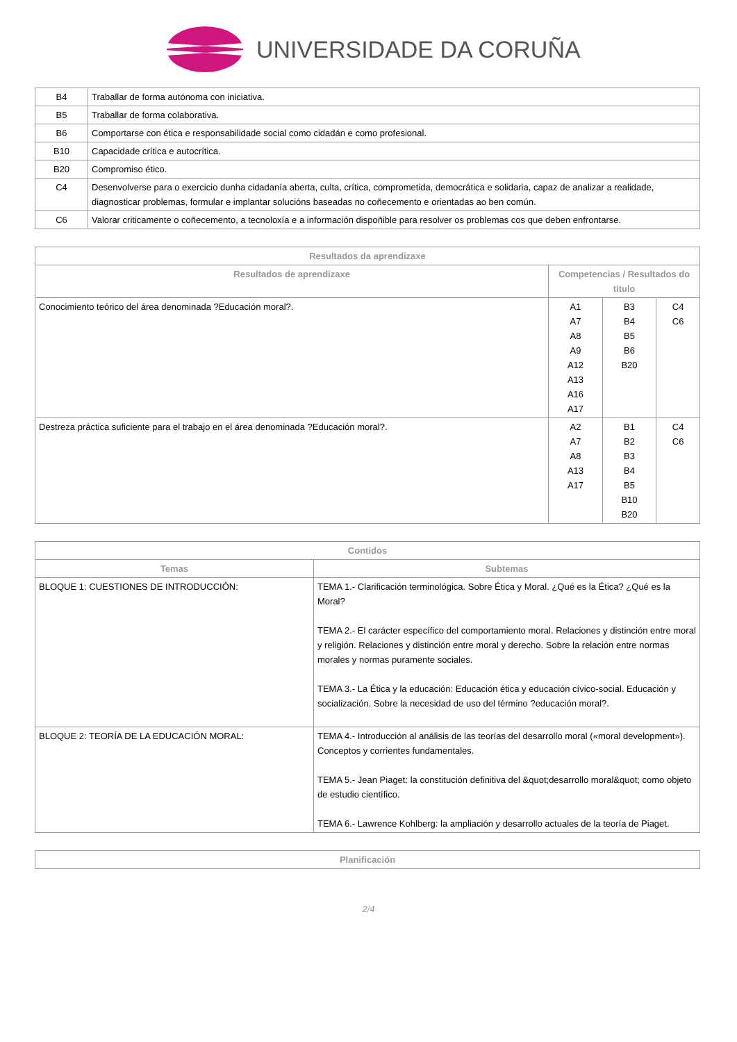UNIVERSIDADE DA CORUÑA
| B4 | Traballar de forma autónoma con iniciativa. |
| B5 | Traballar de forma colaborativa. |
| B6 | Comportarse con ética e responsabilidade social como cidadán e como profesional. |
| B10 | Capacidade crítica e autocrítica. |
| B20 | Compromiso ético. |
| C4 | Desenvolverse para o exercicio dunha cidadanía aberta, culta, crítica, comprometida, democrática e solidaria, capaz de analizar a realidade, diagnosticar problemas, formular e implantar solucións baseadas no coñecemento e orientadas ao ben común. |
| C6 | Valorar criticamente o coñecemento, a tecnoloxía e a información dispoñible para resolver os problemas cos que deben enfrontarse. |
| Resultados da aprendizaxe | | | |
| --- | --- | --- | --- |
| Resultados de aprendizaxe | Competencias / Resultados do título | | |
| Conocimiento teórico del área denominada ?Educación moral?. | A1 A7 A8 A9 A12 A13 A16 A17 | B3 B4 B5 B6 B20 | C4 C6 |
| Destreza práctica suficiente para el trabajo en el área denominada ?Educación moral?. | A2 A7 A8 A13 A17 | B1 B2 B3 B4 B5 B10 B20 | C4 C6 |
| Contidos | |
| --- | --- |
| Temas | Subtemas |
| BLOQUE 1: CUESTIONES DE INTRODUCCIÓN: | TEMA 1.- Clarificación terminológica. Sobre Ética y Moral. ¿Qué es la Ética? ¿Qué es la Moral? TEMA 2.- El carácter específico del comportamiento moral. Relaciones y distinción entre moral y religión. Relaciones y distinción entre moral y derecho. Sobre la relación entre normas morales y normas puramente sociales. TEMA 3.- La Ética y la educación: Educación ética y educación cívico-social. Educación y socialización. Sobre la necesidad de uso del término ?educación moral?. |
| BLOQUE 2: TEORÍA DE LA EDUCACIÓN MORAL: | TEMA 4.- Introducción al análisis de las teorías del desarrollo moral («moral development»). Conceptos y corrientes fundamentales. TEMA 5.- Jean Piaget: la constitución definitiva del &quot;desarrollo moral&quot; como objeto de estudio científico. TEMA 6.- Lawrence Kohlberg: la ampliación y desarrollo actuales de la teoría de Piaget. |
| Planificación |
| --- |
2/4